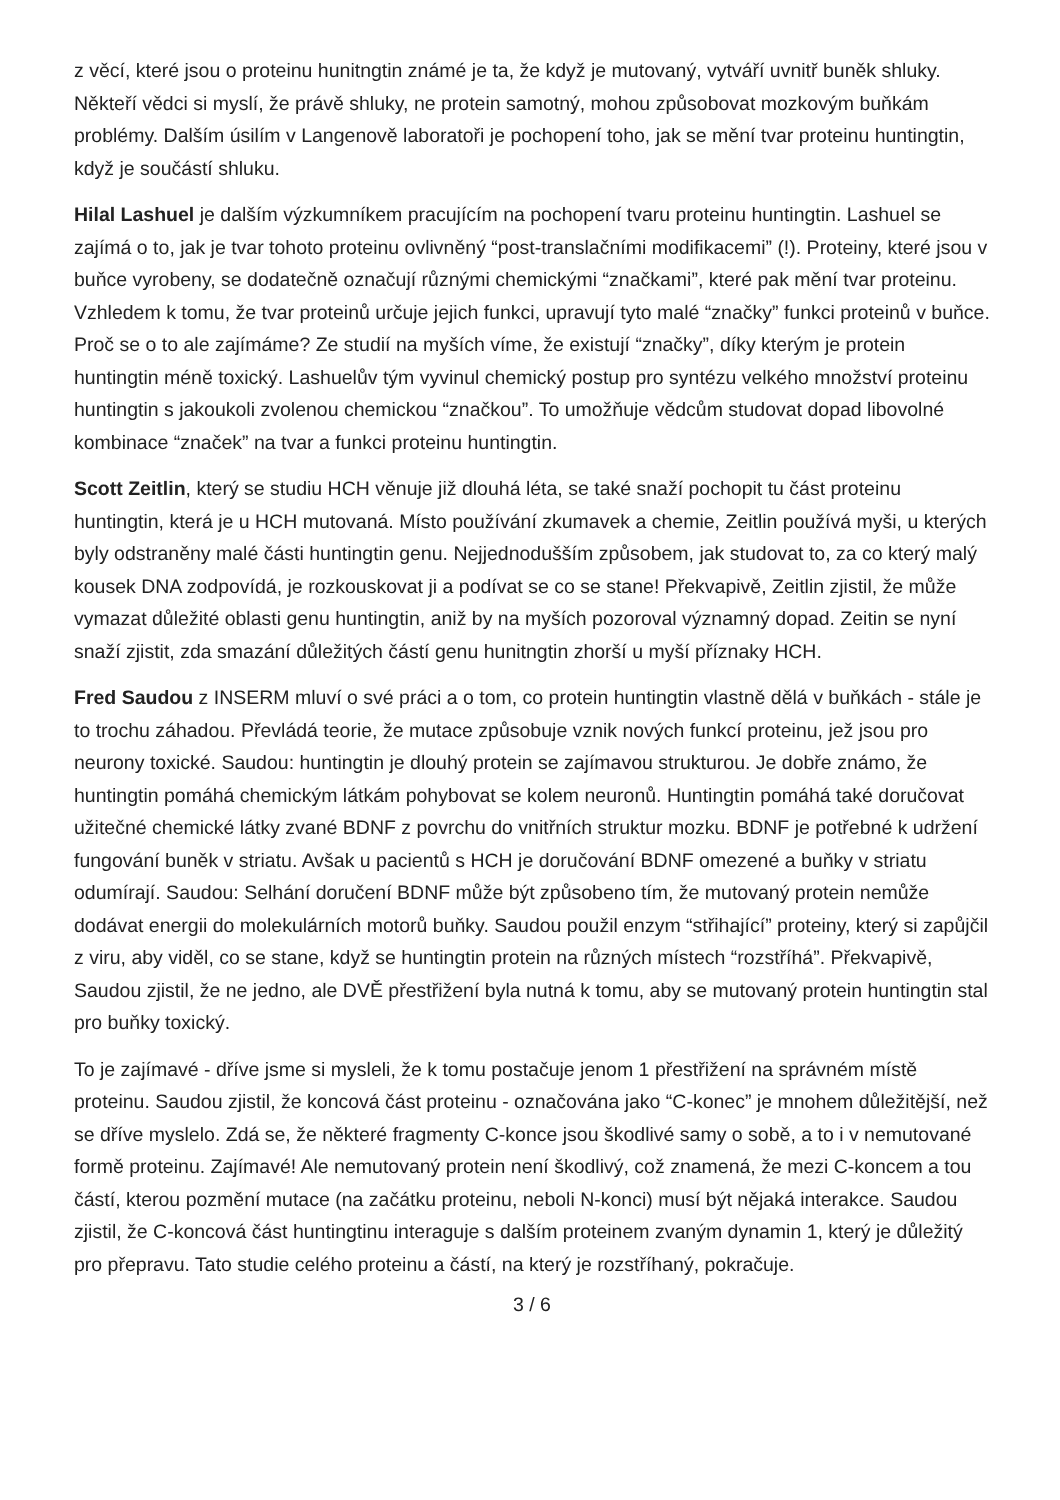z věcí, které jsou o proteinu hunitngtin známé je ta, že když je mutovaný, vytváří uvnitř buněk shluky. Někteří vědci si myslí, že právě shluky, ne protein samotný, mohou způsobovat mozkovým buňkám problémy. Dalším úsilím v Langenově laboratoři je pochopení toho, jak se mění tvar proteinu huntingtin, když je součástí shluku.
Hilal Lashuel je dalším výzkumníkem pracujícím na pochopení tvaru proteinu huntingtin. Lashuel se zajímá o to, jak je tvar tohoto proteinu ovlivněný “post-translačními modifikacemi” (!). Proteiny, které jsou v buňce vyrobeny, se dodatečně označují různými chemickými “značkami”, které pak mění tvar proteinu. Vzhledem k tomu, že tvar proteinů určuje jejich funkci, upravují tyto malé “značky” funkci proteinů v buňce. Proč se o to ale zajímáme? Ze studií na myších víme, že existují “značky”, díky kterým je protein huntingtin méně toxický. Lashuelův tým vyvinul chemický postup pro syntézu velkého množství proteinu huntingtin s jakoukoli zvolenou chemickou “značkou”. To umožňuje vědcům studovat dopad libovolné kombinace “značek” na tvar a funkci proteinu huntingtin.
Scott Zeitlin, který se studiu HCH věnuje již dlouhá léta, se také snaží pochopit tu část proteinu huntingtin, která je u HCH mutovaná. Místo používání zkumavek a chemie, Zeitlin používá myši, u kterých byly odstraněny malé části huntingtin genu. Nejjednodušším způsobem, jak studovat to, za co který malý kousek DNA zodpovídá, je rozkouskovat ji a podívat se co se stane! Překvapivě, Zeitlin zjistil, že může vymazat důležité oblasti genu huntingtin, aniž by na myších pozoroval významný dopad. Zeitin se nyní snaží zjistit, zda smazání důležitých částí genu hunitngtin zhorší u myší příznaky HCH.
Fred Saudou z INSERM mluví o své práci a o tom, co protein huntingtin vlastně dělá v buňkách - stále je to trochu záhadou. Převládá teorie, že mutace způsobuje vznik nových funkcí proteinu, jež jsou pro neurony toxické. Saudou: huntingtin je dlouhý protein se zajímavou strukturou. Je dobře známo, že huntingtin pomáhá chemickým látkám pohybovat se kolem neuronů. Huntingtin pomáhá také doručovat užitečné chemické látky zvané BDNF z povrchu do vnitřních struktur mozku. BDNF je potřebné k udržení fungování buněk v striatu. Avšak u pacientů s HCH je doručování BDNF omezené a buňky v striatu odumírají. Saudou: Selhání doručení BDNF může být způsobeno tím, že mutovaný protein nemůže dodávat energii do molekulárních motorů buňky. Saudou použil enzym “střihající” proteiny, který si zapůjčil z viru, aby viděl, co se stane, když se huntingtin protein na různých místech “rozstříhá”. Překvapivě, Saudou zjistil, že ne jedno, ale DVĚ přestřižení byla nutná k tomu, aby se mutovaný protein huntingtin stal pro buňky toxický.
To je zajímavé - dříve jsme si mysleli, že k tomu postačuje jenom 1 přestřižení na správném místě proteinu. Saudou zjistil, že koncová část proteinu - označována jako “C-konec” je mnohem důležitější, než se dříve myslelo. Zdá se, že některé fragmenty C-konce jsou škodlivé samy o sobě, a to i v nemutované formě proteinu. Zajímavé! Ale nemutovaný protein není škodlivý, což znamená, že mezi C-koncem a tou částí, kterou pozmění mutace (na začátku proteinu, neboli N-konci) musí být nějaká interakce. Saudou zjistil, že C-koncová část huntingtinu interaguje s dalším proteinem zvaným dynamin 1, který je důležitý pro přepravu. Tato studie celého proteinu a částí, na který je rozstříhaný, pokračuje.
3 / 6